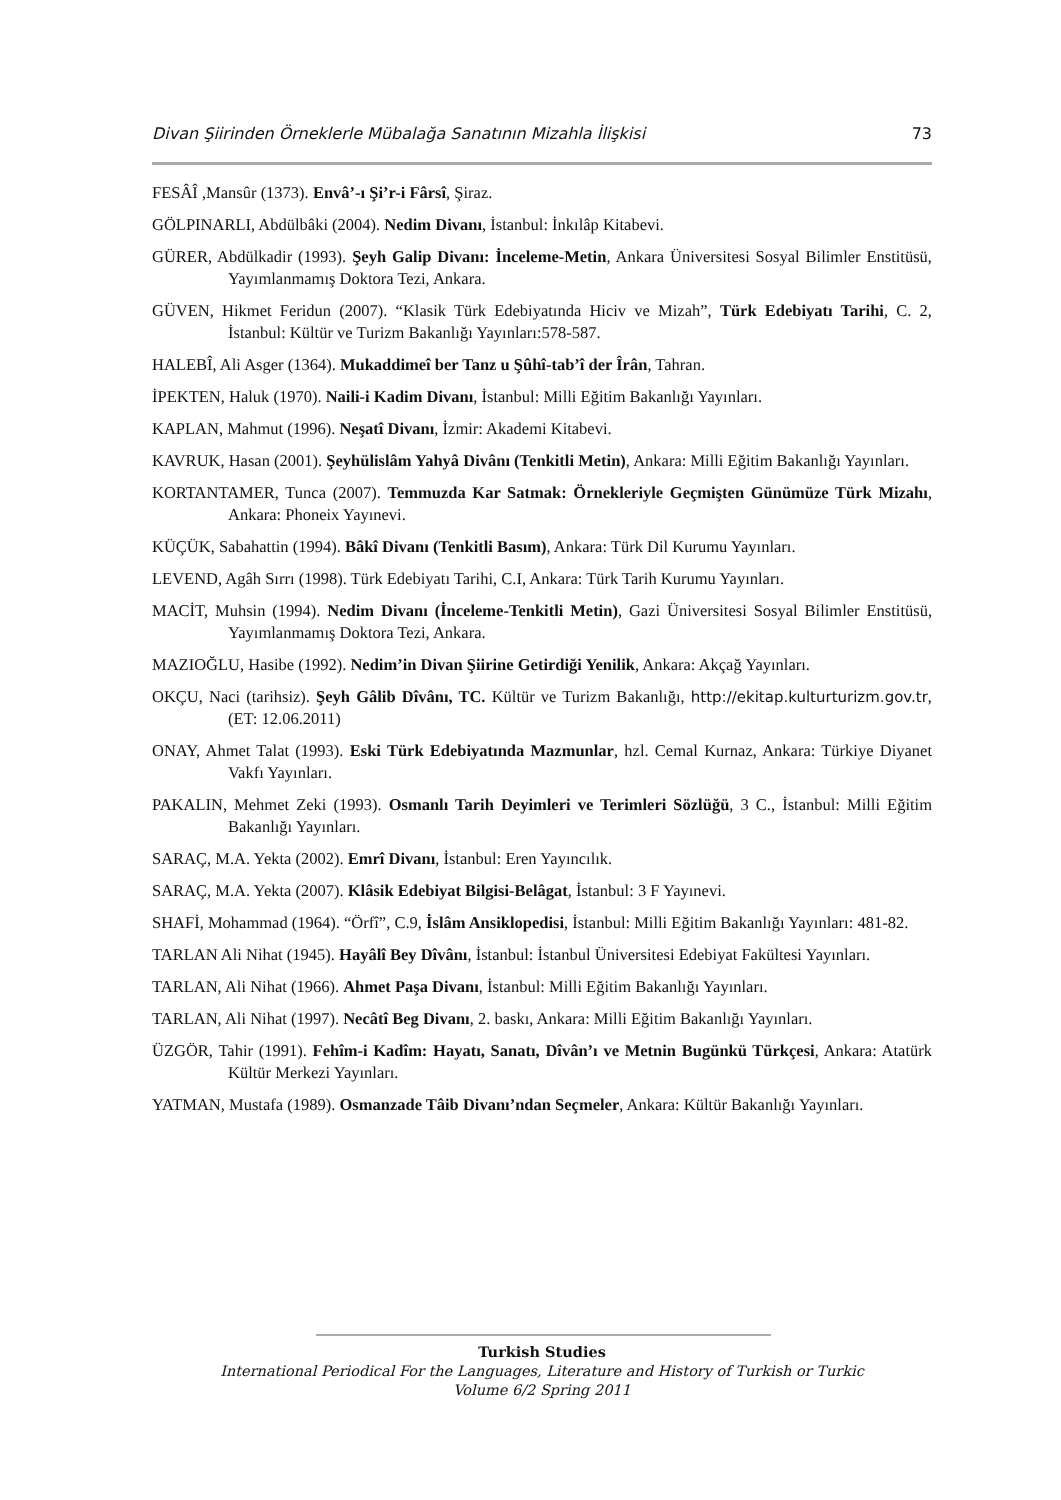Divan Şiirinden Örneklerle Mübalağa Sanatının Mizahla İlişkisi 73
FESÂÎ ,Mansûr (1373). Envâ’-ı Şi’r-i Fârsî, Şiraz.
GÖLPINARLI, Abdülbâki (2004). Nedim Divanı, İstanbul: İnkılâp Kitabevi.
GÜRER, Abdülkadir (1993). Şeyh Galip Divanı: İnceleme-Metin, Ankara Üniversitesi Sosyal Bilimler Enstitüsü, Yayımlanmamış Doktora Tezi, Ankara.
GÜVEN, Hikmet Feridun (2007). “Klasik Türk Edebiyatında Hiciv ve Mizah”, Türk Edebiyatı Tarihi, C. 2, İstanbul: Kültür ve Turizm Bakanlığı Yayınları:578-587.
HALEBÎ, Ali Asger (1364). Mukaddimeî ber Tanz u Şûhî-tab’î der Îrân, Tahran.
İPEKTEN, Haluk (1970). Naili-i Kadim Divanı, İstanbul: Milli Eğitim Bakanlığı Yayınları.
KAPLAN, Mahmut (1996). Neşatî Divanı, İzmir: Akademi Kitabevi.
KAVRUK, Hasan (2001). Şeyhülislâm Yahyâ Divânı (Tenkitli Metin), Ankara: Milli Eğitim Bakanlığı Yayınları.
KORTANTAMER, Tunca (2007). Temmuzda Kar Satmak: Örnekleriyle Geçmişten Günümüze Türk Mizahı, Ankara: Phoneix Yayınevi.
KÜÇÜK, Sabahattin (1994). Bâkî Divanı (Tenkitli Basım), Ankara: Türk Dil Kurumu Yayınları.
LEVEND, Agâh Sırrı (1998). Türk Edebiyatı Tarihi, C.I, Ankara: Türk Tarih Kurumu Yayınları.
MACİT, Muhsin (1994). Nedim Divanı (İnceleme-Tenkitli Metin), Gazi Üniversitesi Sosyal Bilimler Enstitüsü, Yayımlanmamış Doktora Tezi, Ankara.
MAZIOĞLU, Hasibe (1992). Nedim’in Divan Şiirine Getirdiği Yenilik, Ankara: Akçağ Yayınları.
OKÇU, Naci (tarihsiz). Şeyh Gâlib Dîvânı, TC. Kültür ve Turizm Bakanlığı, http://ekitap.kulturturizm.gov.tr, (ET: 12.06.2011)
ONAY, Ahmet Talat (1993). Eski Türk Edebiyatında Mazmunlar, hzl. Cemal Kurnaz, Ankara: Türkiye Diyanet Vakfı Yayınları.
PAKALIN, Mehmet Zeki (1993). Osmanlı Tarih Deyimleri ve Terimleri Sözlüğü, 3 C., İstanbul: Milli Eğitim Bakanlığı Yayınları.
SARAÇ, M.A. Yekta (2002). Emrî Divanı, İstanbul: Eren Yayıncılık.
SARAÇ, M.A. Yekta (2007). Klâsik Edebiyat Bilgisi-Belâgat, İstanbul: 3 F Yayınevi.
SHAFİ, Mohammad (1964). “Örfî”, C.9, İslâm Ansiklopedisi, İstanbul: Milli Eğitim Bakanlığı Yayınları: 481-82.
TARLAN Ali Nihat (1945). Hayâlî Bey Dîvânı, İstanbul: İstanbul Üniversitesi Edebiyat Fakültesi Yayınları.
TARLAN, Ali Nihat (1966). Ahmet Paşa Divanı, İstanbul: Milli Eğitim Bakanlığı Yayınları.
TARLAN, Ali Nihat (1997). Necâtî Beg Divanı, 2. baskı, Ankara: Milli Eğitim Bakanlığı Yayınları.
ÜZGÖR, Tahir (1991). Fehîm-i Kadîm: Hayatı, Sanatı, Dîvân’ı ve Metnin Bugünkü Türkçesi, Ankara: Atatürk Kültür Merkezi Yayınları.
YATMAN, Mustafa (1989). Osmanzade Tâib Divanı’ndan Seçmeler, Ankara: Kültür Bakanlığı Yayınları.
Turkish Studies
International Periodical For the Languages, Literature and History of Turkish or Turkic
Volume 6/2 Spring 2011